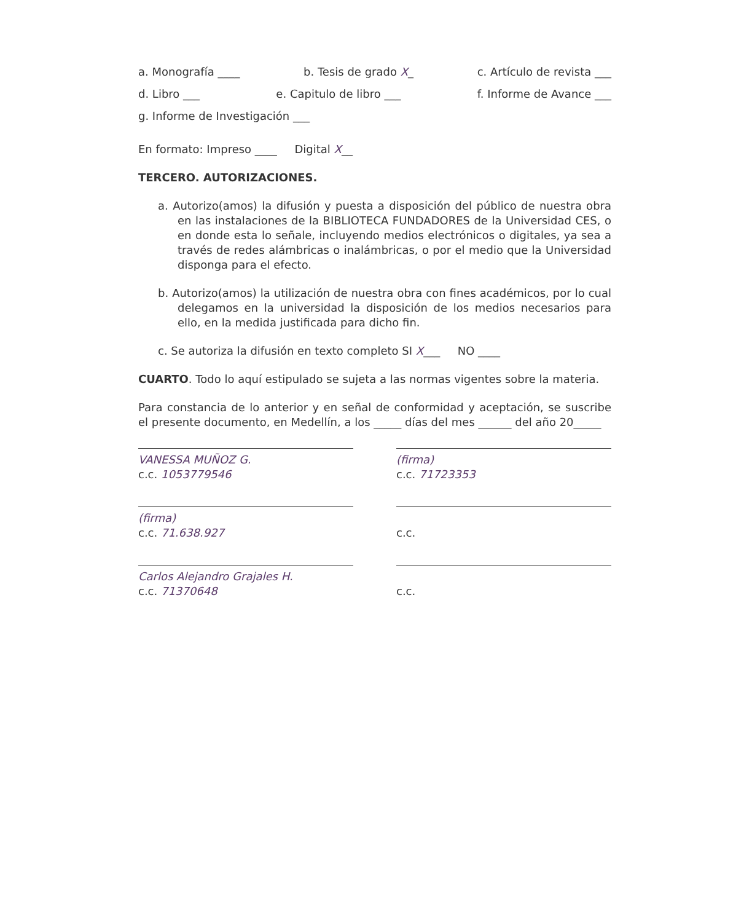a. Monografía ____ b. Tesis de grado X_ c. Artículo de revista ___
d. Libro ___ e. Capitulo de libro ___ f. Informe de Avance ___
g. Informe de Investigación ___
En formato: Impreso ____ Digital X__
TERCERO. AUTORIZACIONES.
a. Autorizo(amos) la difusión y puesta a disposición del público de nuestra obra en las instalaciones de la BIBLIOTECA FUNDADORES de la Universidad CES, o en donde esta lo señale, incluyendo medios electrónicos o digitales, ya sea a través de redes alámbricas o inalámbricas, o por el medio que la Universidad disponga para el efecto.
b. Autorizo(amos) la utilización de nuestra obra con fines académicos, por lo cual delegamos en la universidad la disposición de los medios necesarios para ello, en la medida justificada para dicho fin.
c. Se autoriza la difusión en texto completo SI X___ NO ____
CUARTO. Todo lo aquí estipulado se sujeta a las normas vigentes sobre la materia.
Para constancia de lo anterior y en señal de conformidad y aceptación, se suscribe el presente documento, en Medellín, a los _____ días del mes ______ del año 20_____
VANESSA MUÑOZ G.
c.c. 1053779546
(firma)
c.c. 71723353
(firma)
c.c. 71.638.927
c.c.
Carlos Alejandro Grajales H.
c.c. 71370648
c.c.